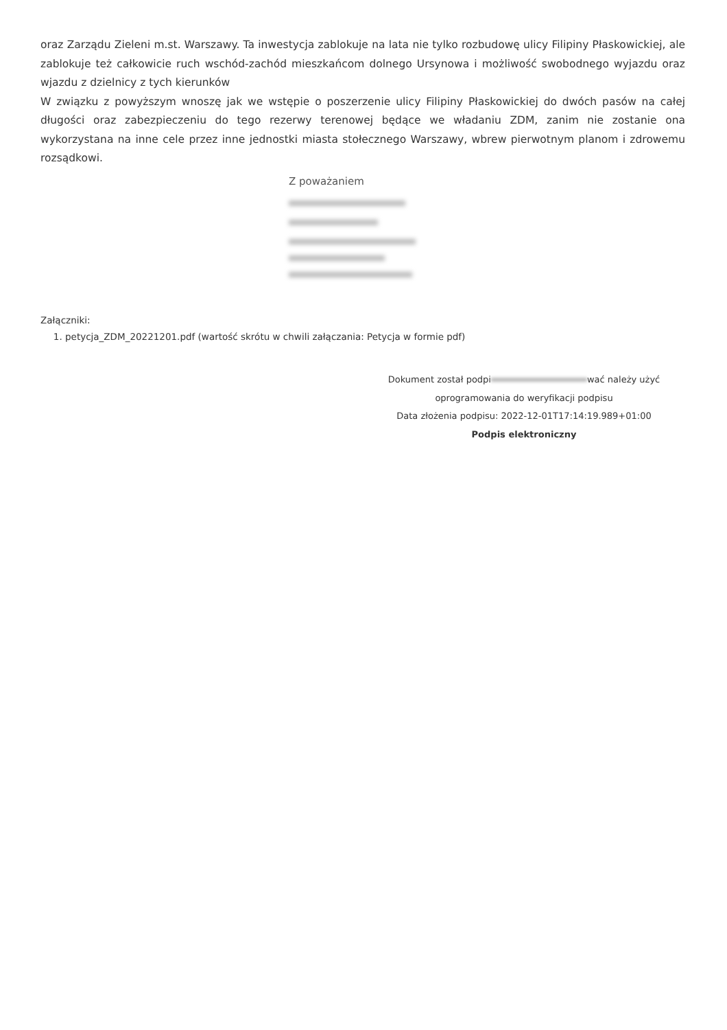oraz Zarządu Zieleni m.st. Warszawy. Ta inwestycja zablokuje na lata nie tylko rozbudowę ulicy Filipiny Płaskowickiej, ale zablokuje też całkowicie ruch wschód-zachód mieszkańcom dolnego Ursynowa i możliwość swobodnego wyjazdu oraz wjazdu z dzielnicy z tych kierunków
W związku z powyższym wnoszę jak we wstępie o poszerzenie ulicy Filipiny Płaskowickiej do dwóch pasów na całej długości oraz zabezpieczeniu do tego rezerwy terenowej będące we władaniu ZDM, zanim nie zostanie ona wykorzystana na inne cele przez inne jednostki miasta stołecznego Warszawy, wbrew pierwotnym planom i zdrowemu rozsądkowi.
Z poważaniem
Załączniki:
1. petycja_ZDM_20221201.pdf (wartość skrótu w chwili załączania: Petycja w formie pdf)
Dokument został podpi wać należy użyć
oprogramowania do weryfikacji podpisu
Data złożenia podpisu: 2022-12-01T17:14:19.989+01:00
Podpis elektroniczny